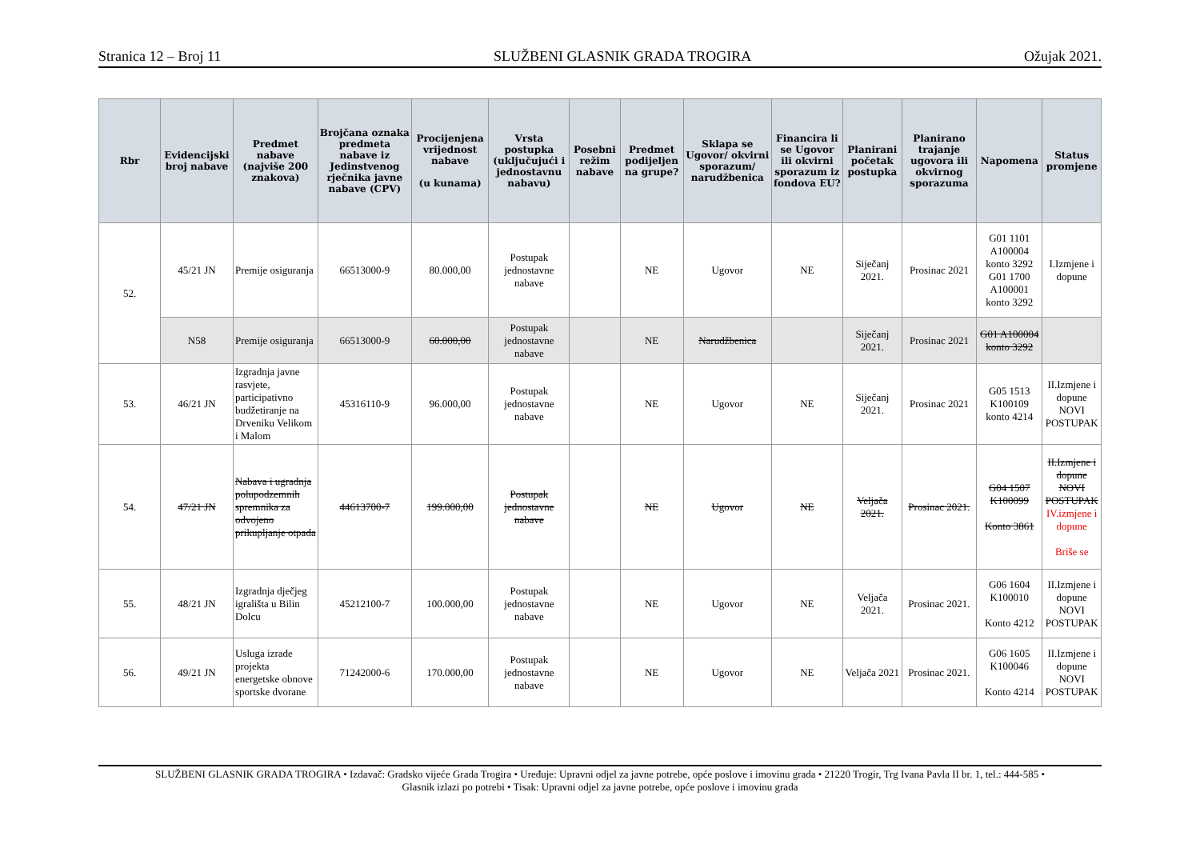Stranica 12 – Broj 11 SLUŽBENI GLASNIK GRADA TROGIRA Ožujak 2021.
| Rbr | Evidencijski broj nabave | Predmet nabave (najviše 200 znakova) | Brojčana oznaka predmeta nabave iz Jedinstvenog rječnika javne nabave (CPV) | Procijenjena vrijednost nabave (u kunama) | Vrsta postupka (uključujući i jednostavnu nabavu) | Posebni režim nabave | Predmet podijeljen na grupe? | Sklapa se Ugovor/ okvirni sporazum/ narudžbenica | Financira li se Ugovor ili okvirni sporazum iz fondova EU? | Planirani početak postupka | Planirano trajanje ugovora ili okvirnog sporazuma | Napomena | Status promjene |
| --- | --- | --- | --- | --- | --- | --- | --- | --- | --- | --- | --- | --- | --- |
| 52. | 45/21 JN | Premije osiguranja | 66513000-9 | 80.000,00 | Postupak jednostavne nabave | | NE | Ugovor | NE | Siječanj 2021. | Prosinac 2021 | G01 1101 A100004 konto 3292 G01 1700 A100001 konto 3292 | I.Izmjene i dopune |
| | N58 | Premije osiguranja | 66513000-9 | 60.000,00 | Postupak jednostavne nabave | | NE | Narudžbenica | | Siječanj 2021. | Prosinac 2021 | G01 A100004 konto 3292 | |
| 53. | 46/21 JN | Izgradnja javne rasvjete, participativno budžetiranje na Drveniku Velikom i Malom | 45316110-9 | 96.000,00 | Postupak jednostavne nabave | | NE | Ugovor | NE | Siječanj 2021. | Prosinac 2021 | G05 1513 K100109 konto 4214 | II.Izmjene i dopune NOVI POSTUPAK |
| 54. | 47/21 JN | Nabava i ugradnja polupodzemnih spremnika za odvojeno prikupljanje otpada | 44613700-7 | 199.000,00 | Postupak jednostavne nabave | | NE | Ugovor | NE | Veljača 2021. | Prosinac 2021. | G04 1507 K100099 Konto 3861 | II.Izmjene i dopune NOVI POSTUPAK IV.izmjene i dopune Briše se |
| 55. | 48/21 JN | Izgradnja dječjeg igrališta u Bilin Dolcu | 45212100-7 | 100.000,00 | Postupak jednostavne nabave | | NE | Ugovor | NE | Veljača 2021. | Prosinac 2021. | G06 1604 K100010 Konto 4212 | II.Izmjene i dopune NOVI POSTUPAK |
| 56. | 49/21 JN | Usluga izrade projekta energetske obnove sportske dvorane | 71242000-6 | 170.000,00 | Postupak jednostavne nabave | | NE | Ugovor | NE | Veljača 2021 | Prosinac 2021. | G06 1605 K100046 Konto 4214 | II.Izmjene i dopune NOVI POSTUPAK |
SLUŽBENI GLASNIK GRADA TROGIRA • Izdavač: Gradsko vijeće Grada Trogira • Uređuje: Upravni odjel za javne potrebe, opće poslove i imovinu grada • 21220 Trogir, Trg Ivana Pavla II br. 1, tel.: 444-585 •
Glasnik izlazi po potrebi • Tisak: Upravni odjel za javne potrebe, opće poslove i imovinu grada